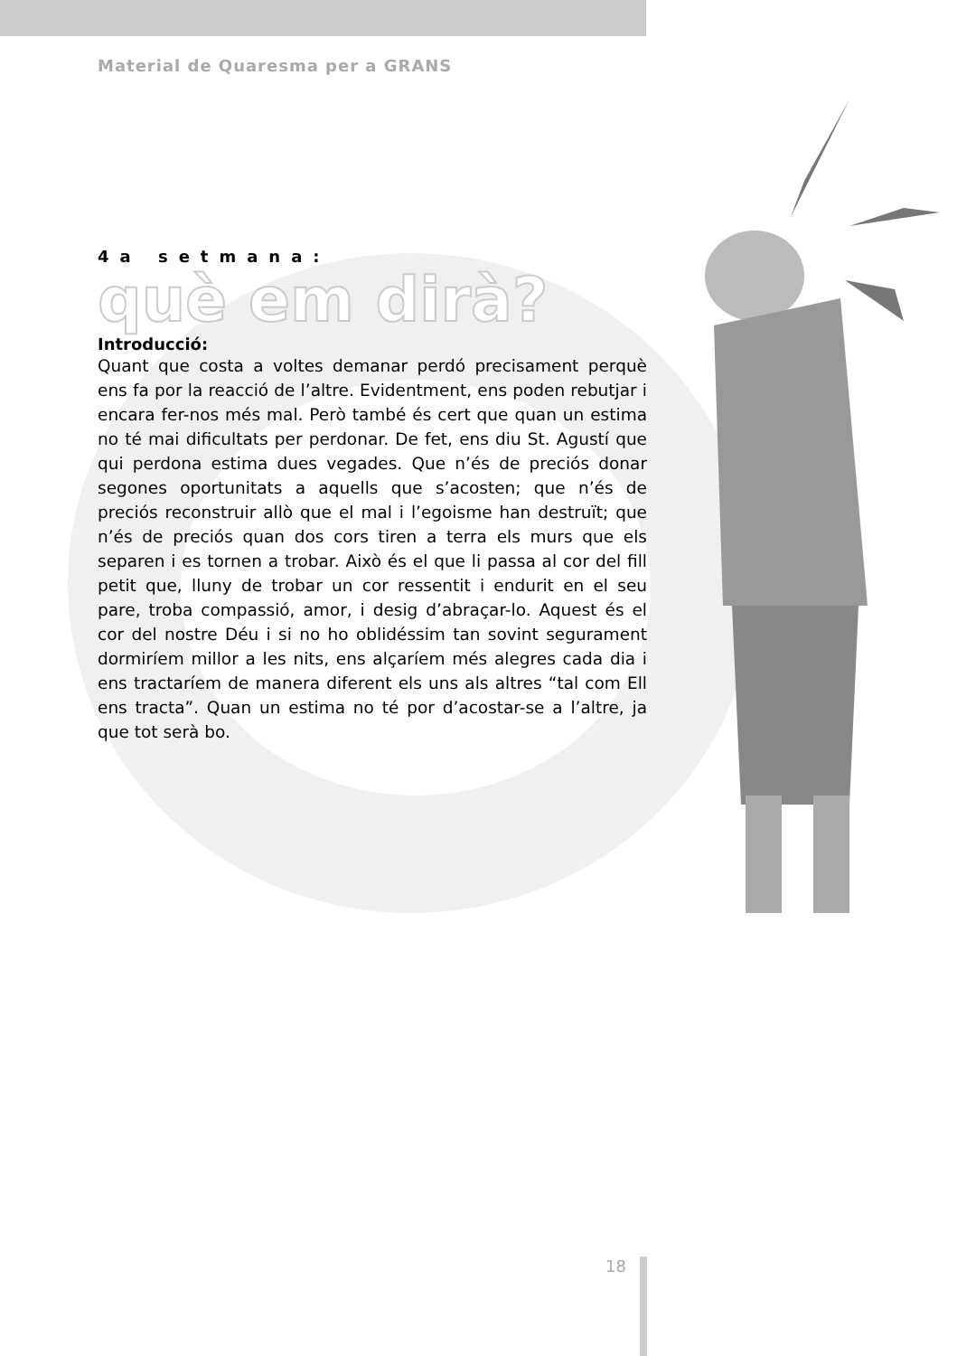Material de Quaresma per a GRANS
4a setmana:
què em dirà?
Introducció:
Quant que costa a voltes demanar perdó precisament perquè ens fa por la reacció de l’altre. Evidentment, ens poden rebutjar i encara fer-nos més mal. Però també és cert que quan un estima no té mai dificultats per perdonar. De fet, ens diu St. Agustí que qui perdona estima dues vegades. Que n’és de preciós donar segones oportunitats a aquells que s’acosten; que n’és de preciós reconstruir allò que el mal i l’egoisme han destruït; que n’és de preciós quan dos cors tiren a terra els murs que els separen i es tornen a trobar. Això és el que li passa al cor del fill petit que, lluny de trobar un cor ressentit i endurit en el seu pare, troba compassió, amor, i desig d’abraçar-lo. Aquest és el cor del nostre Déu i si no ho oblidéssim tan sovint segurament dormiríem millor a les nits, ens alçaríem més alegres cada dia i ens tractaríem de manera diferent els uns als altres “tal com Ell ens tracta”. Quan un estima no té por d’acostar-se a l’altre, ja que tot serà bo.
18